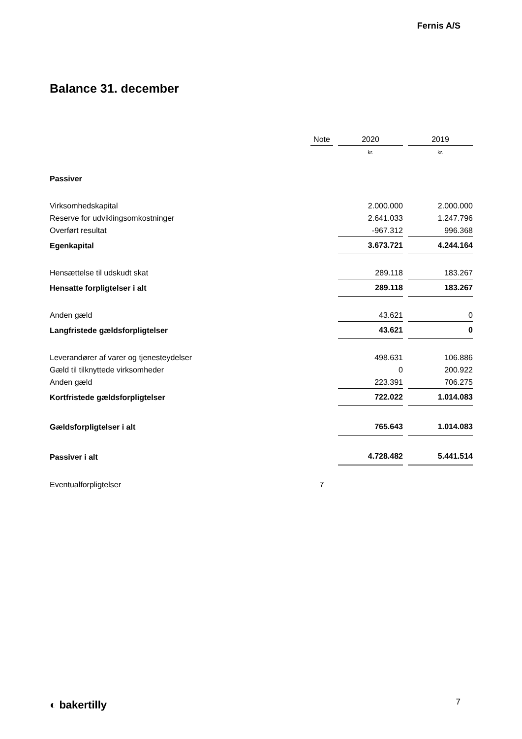Fernis A/S
Balance 31. december
| | Note | 2020 | 2019 |
| --- | --- | --- | --- |
| | | kr. | kr. |
| Passiver | | | |
| Virksomhedskapital | | 2.000.000 | 2.000.000 |
| Reserve for udviklingsomkostninger | | 2.641.033 | 1.247.796 |
| Overført resultat | | -967.312 | 996.368 |
| Egenkapital | | 3.673.721 | 4.244.164 |
| Hensættelse til udskudt skat | | 289.118 | 183.267 |
| Hensatte forpligtelser i alt | | 289.118 | 183.267 |
| Anden gæld | | 43.621 | 0 |
| Langfristede gældsforpligtelser | | 43.621 | 0 |
| Leverandører af varer og tjenesteydelser | | 498.631 | 106.886 |
| Gæld til tilknyttede virksomheder | | 0 | 200.922 |
| Anden gæld | | 223.391 | 706.275 |
| Kortfristede gældsforpligtelser | | 722.022 | 1.014.083 |
| Gældsforpligtelser i alt | | 765.643 | 1.014.083 |
| Passiver i alt | | 4.728.482 | 5.441.514 |
| Eventualforpligtelser | 7 | | |
◐ bakertilly 7